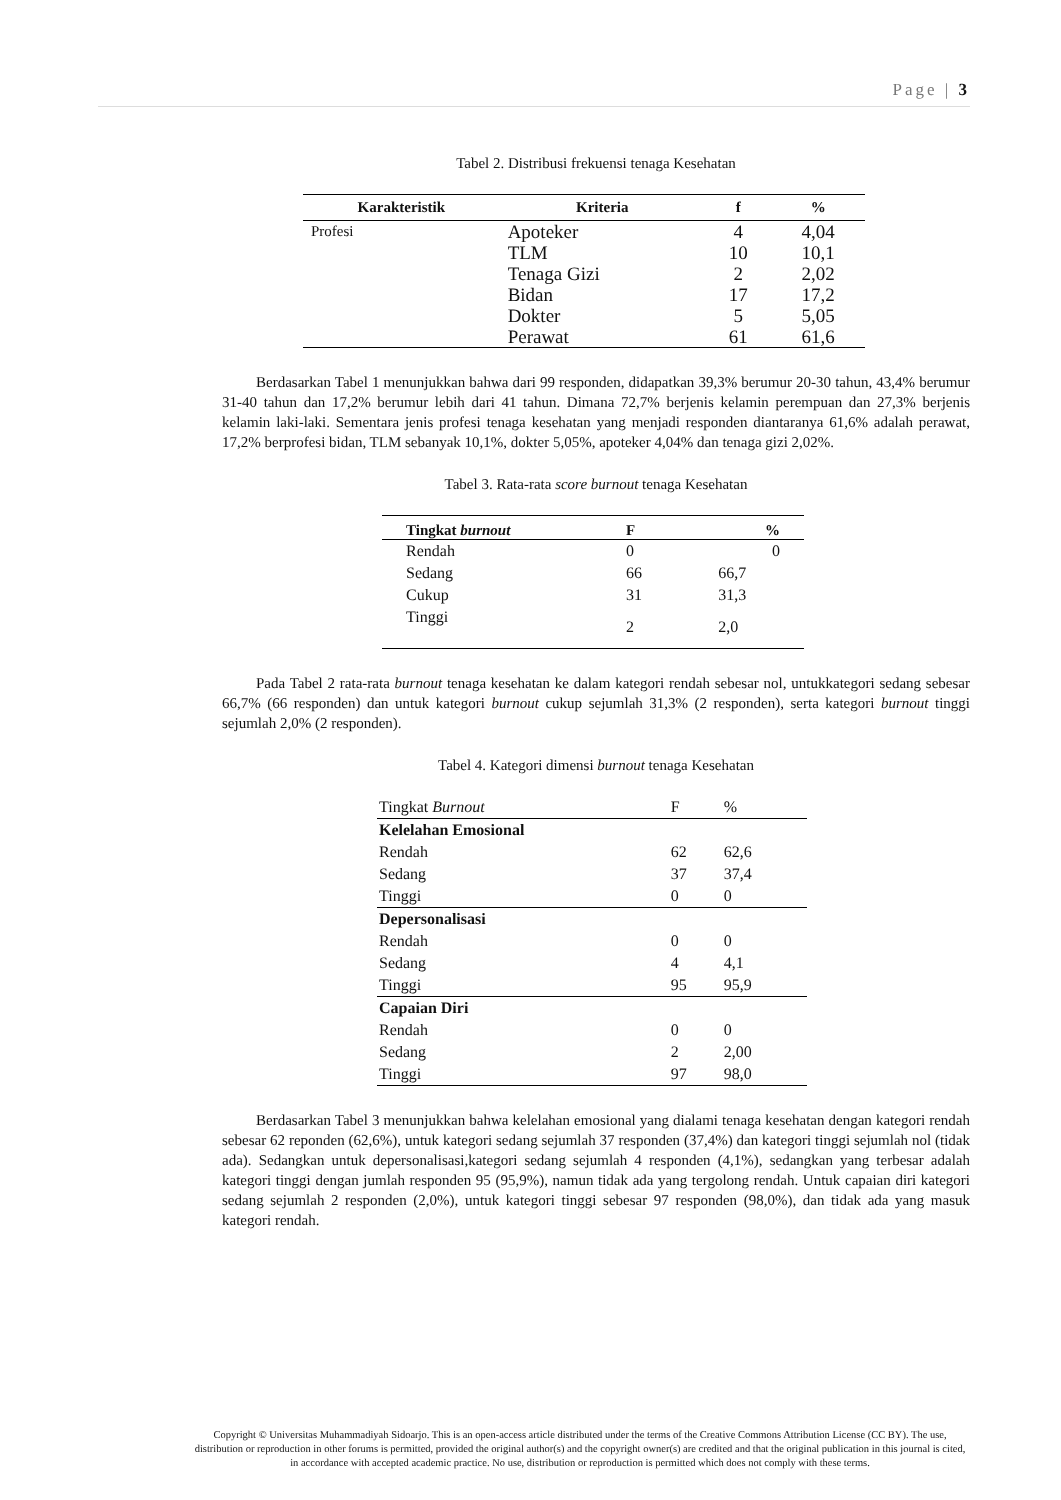Page | 3
Tabel 2. Distribusi frekuensi tenaga Kesehatan
| Karakteristik | Kriteria | f | % |
| --- | --- | --- | --- |
| Profesi | Apoteker | 4 | 4,04 |
| | TLM | 10 | 10,1 |
| | Tenaga Gizi | 2 | 2,02 |
| | Bidan | 17 | 17,2 |
| | Dokter | 5 | 5,05 |
| | Perawat | 61 | 61,6 |
Berdasarkan Tabel 1 menunjukkan bahwa dari 99 responden, didapatkan 39,3% berumur 20-30 tahun, 43,4% berumur 31-40 tahun dan 17,2% berumur lebih dari 41 tahun. Dimana 72,7% berjenis kelamin perempuan dan 27,3% berjenis kelamin laki-laki. Sementara jenis profesi tenaga kesehatan yang menjadi responden diantaranya 61,6% adalah perawat, 17,2% berprofesi bidan, TLM sebanyak 10,1%, dokter 5,05%, apoteker 4,04% dan tenaga gizi 2,02%.
Tabel 3. Rata-rata score burnout tenaga Kesehatan
| Tingkat burnout | F | % |
| --- | --- | --- |
| Rendah | 0 | 0 |
| Sedang | 66 | 66,7 |
| Cukup | 31 | 31,3 |
| Tinggi | 2 | 2,0 |
Pada Tabel 2 rata-rata burnout tenaga kesehatan ke dalam kategori rendah sebesar nol, untukkategori sedang sebesar 66,7% (66 responden) dan untuk kategori burnout cukup sejumlah 31,3% (2 responden), serta kategori burnout tinggi sejumlah 2,0% (2 responden).
Tabel 4. Kategori dimensi burnout tenaga Kesehatan
| Tingkat Burnout | F | % |
| Kelelahan Emosional | | |
| Rendah | 62 | 62,6 |
| Sedang | 37 | 37,4 |
| Tinggi | 0 | 0 |
| Depersonalisasi | | |
| Rendah | 0 | 0 |
| Sedang | 4 | 4,1 |
| Tinggi | 95 | 95,9 |
| Capaian Diri | | |
| Rendah | 0 | 0 |
| Sedang | 2 | 2,00 |
| Tinggi | 97 | 98,0 |
Berdasarkan Tabel 3 menunjukkan bahwa kelelahan emosional yang dialami tenaga kesehatan dengan kategori rendah sebesar 62 reponden (62,6%), untuk kategori sedang sejumlah 37 responden (37,4%) dan kategori tinggi sejumlah nol (tidak ada). Sedangkan untuk depersonalisasi,kategori sedang sejumlah 4 responden (4,1%), sedangkan yang terbesar adalah kategori tinggi dengan jumlah responden 95 (95,9%), namun tidak ada yang tergolong rendah. Untuk capaian diri kategori sedang sejumlah 2 responden (2,0%), untuk kategori tinggi sebesar 97 responden (98,0%), dan tidak ada yang masuk kategori rendah.
Copyright © Universitas Muhammadiyah Sidoarjo. This is an open-access article distributed under the terms of the Creative Commons Attribution License (CC BY). The use, distribution or reproduction in other forums is permitted, provided the original author(s) and the copyright owner(s) are credited and that the original publication in this journal is cited, in accordance with accepted academic practice. No use, distribution or reproduction is permitted which does not comply with these terms.